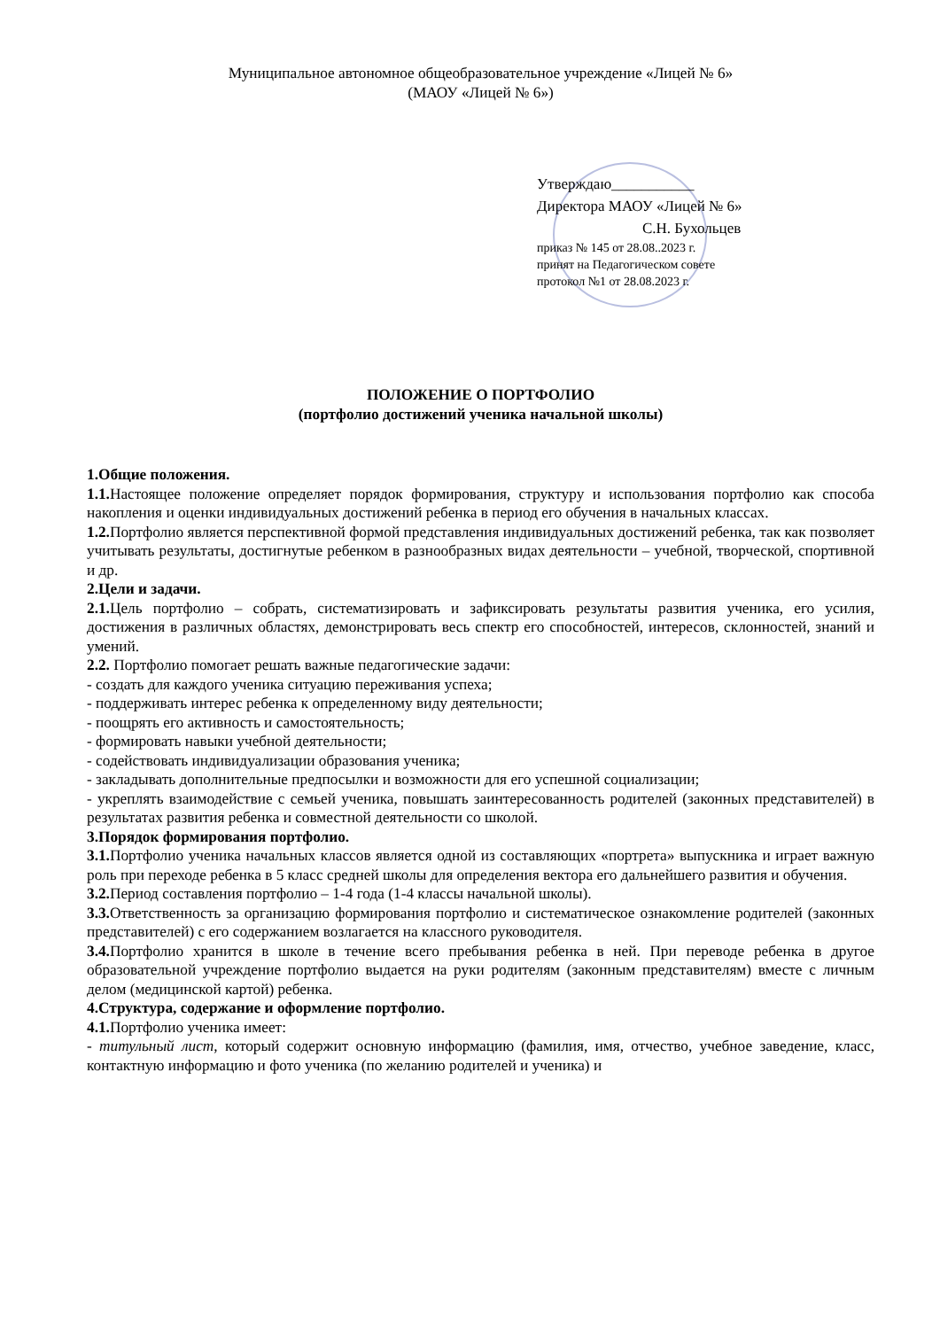Муниципальное автономное общеобразовательное учреждение «Лицей № 6»
(МАОУ «Лицей № 6»)
Утверждаю___________
Директора МАОУ «Лицей № 6»
С.Н. Бухольцев
приказ № 145 от 28.08..2023 г.
принят на Педагогическом совете
протокол №1 от 28.08.2023 г.
ПОЛОЖЕНИЕ О ПОРТФОЛИО
(портфолио достижений ученика начальной школы)
1.Общие положения.
1.1. Настоящее положение определяет порядок формирования, структуру и использования портфолио как способа накопления и оценки индивидуальных достижений ребенка в период его обучения в начальных классах.
1.2. Портфолио является перспективной формой представления индивидуальных достижений ребенка, так как позволяет учитывать результаты, достигнутые ребенком в разнообразных видах деятельности – учебной, творческой, спортивной и др.
2.Цели и задачи.
2.1. Цель портфолио – собрать, систематизировать и зафиксировать результаты развития ученика, его усилия, достижения в различных областях, демонстрировать весь спектр его способностей, интересов, склонностей, знаний и умений.
2.2. Портфолио помогает решать важные педагогические задачи:
- создать для каждого ученика ситуацию переживания успеха;
- поддерживать интерес ребенка к определенному виду деятельности;
- поощрять его активность и самостоятельность;
- формировать навыки учебной деятельности;
- содействовать индивидуализации образования ученика;
- закладывать дополнительные предпосылки и возможности для его успешной социализации;
- укреплять взаимодействие с семьей ученика, повышать заинтересованность родителей (законных представителей) в результатах развития ребенка и совместной деятельности со школой.
3.Порядок формирования портфолио.
3.1. Портфолио ученика начальных классов является одной из составляющих «портрета» выпускника и играет важную роль при переходе ребенка в 5 класс средней школы для определения вектора его дальнейшего развития и обучения.
3.2. Период составления портфолио – 1-4 года (1-4 классы начальной школы).
3.3. Ответственность за организацию формирования портфолио и систематическое ознакомление родителей (законных представителей) с его содержанием возлагается на классного руководителя.
3.4. Портфолио хранится в школе в течение всего пребывания ребенка в ней. При переводе ребенка в другое образовательной учреждение портфолио выдается на руки родителям (законным представителям) вместе с личным делом (медицинской картой) ребенка.
4.Структура, содержание и оформление портфолио.
4.1. Портфолио ученика имеет:
- титульный лист, который содержит основную информацию (фамилия, имя, отчество, учебное заведение, класс, контактную информацию и фото ученика (по желанию родителей и ученика) и